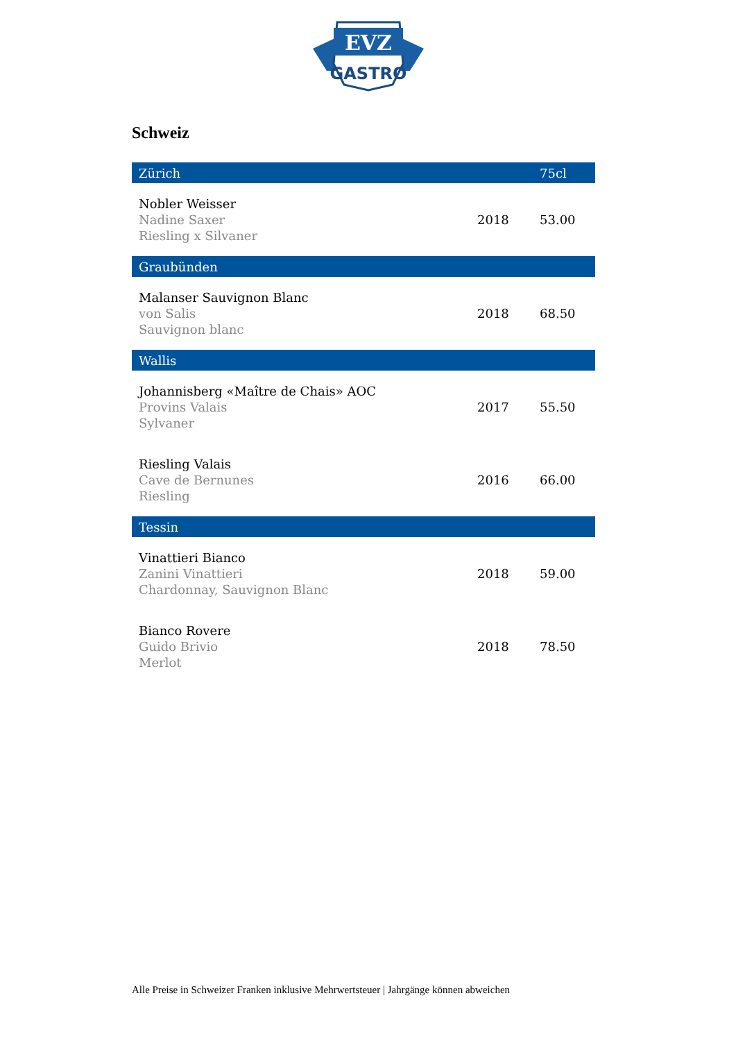EVZ
GASTRO
Schweiz
| Zürich | | 75cl |
| --- | --- | --- |
| Nobler Weisser Nadine Saxer Riesling x Silvaner | 2018 | 53.00 |
| Graubünden | | |
| Malanser Sauvignon Blanc von Salis Sauvignon blanc | 2018 | 68.50 |
| Wallis | | |
| Johannisberg «Maître de Chais» AOC Provins Valais Sylvaner | 2017 | 55.50 |
| Riesling Valais Cave de Bernunes Riesling | 2016 | 66.00 |
| Tessin | | |
| Vinattieri Bianco Zanini Vinattieri Chardonnay, Sauvignon Blanc | 2018 | 59.00 |
| Bianco Rovere Guido Brivio Merlot | 2018 | 78.50 |
Alle Preise in Schweizer Franken inklusive Mehrwertsteuer | Jahrgänge können abweichen